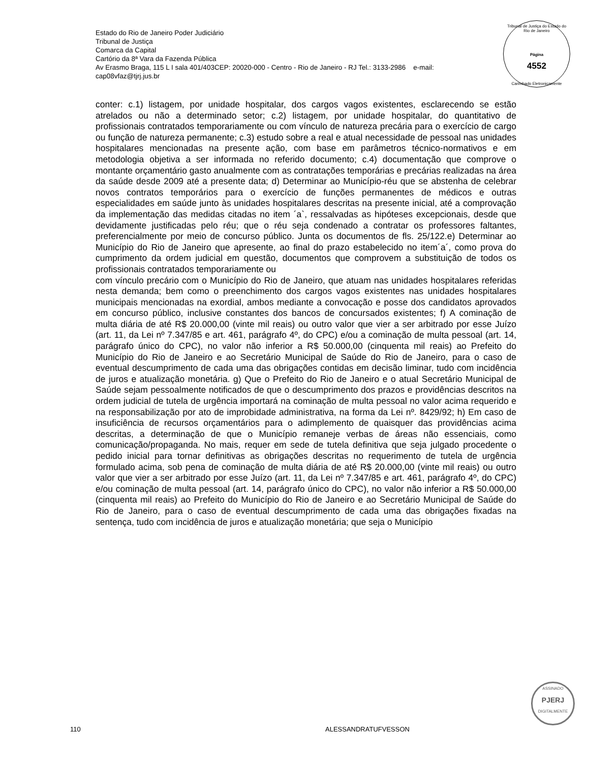Estado do Rio de Janeiro Poder Judiciário
Tribunal de Justiça
Comarca da Capital
Cartório da 8ª Vara da Fazenda Pública
Av Erasmo Braga, 115 L I sala 401/403CEP: 20020-000 - Centro - Rio de Janeiro - RJ Tel.: 3133-2986 e-mail:
cap08vfaz@tjrj.jus.br
Tribunal de Justiça do Estado do Rio de Janeiro
Página
4552
Carimbado Eletronicamente
conter: c.1) listagem, por unidade hospitalar, dos cargos vagos existentes, esclarecendo se estão atrelados ou não a determinado setor; c.2) listagem, por unidade hospitalar, do quantitativo de profissionais contratados temporariamente ou com vínculo de natureza precária para o exercício de cargo ou função de natureza permanente; c.3) estudo sobre a real e atual necessidade de pessoal nas unidades hospitalares mencionadas na presente ação, com base em parâmetros técnico-normativos e em metodologia objetiva a ser informada no referido documento; c.4) documentação que comprove o montante orçamentário gasto anualmente com as contratações temporárias e precárias realizadas na área da saúde desde 2009 até a presente data; d) Determinar ao Município-réu que se abstenha de celebrar novos contratos temporários para o exercício de funções permanentes de médicos e outras especialidades em saúde junto às unidades hospitalares descritas na presente inicial, até a comprovação da implementação das medidas citadas no item ´a`, ressalvadas as hipóteses excepcionais, desde que devidamente justificadas pelo réu; que o réu seja condenado a contratar os professores faltantes, preferencialmente por meio de concurso público. Junta os documentos de fls. 25/122.e) Determinar ao Município do Rio de Janeiro que apresente, ao final do prazo estabelecido no item´a´, como prova do cumprimento da ordem judicial em questão, documentos que comprovem a substituição de todos os profissionais contratados temporariamente ou
com vínculo precário com o Município do Rio de Janeiro, que atuam nas unidades hospitalares referidas nesta demanda; bem como o preenchimento dos cargos vagos existentes nas unidades hospitalares municipais mencionadas na exordial, ambos mediante a convocação e posse dos candidatos aprovados em concurso público, inclusive constantes dos bancos de concursados existentes; f) A cominação de multa diária de até R$ 20.000,00 (vinte mil reais) ou outro valor que vier a ser arbitrado por esse Juízo (art. 11, da Lei nº 7.347/85 e art. 461, parágrafo 4º, do CPC) e/ou a cominação de multa pessoal (art. 14, parágrafo único do CPC), no valor não inferior a R$ 50.000,00 (cinquenta mil reais) ao Prefeito do Município do Rio de Janeiro e ao Secretário Municipal de Saúde do Rio de Janeiro, para o caso de eventual descumprimento de cada uma das obrigações contidas em decisão liminar, tudo com incidência de juros e atualização monetária. g) Que o Prefeito do Rio de Janeiro e o atual Secretário Municipal de Saúde sejam pessoalmente notificados de que o descumprimento dos prazos e providências descritos na ordem judicial de tutela de urgência importará na cominação de multa pessoal no valor acima requerido e na responsabilização por ato de improbidade administrativa, na forma da Lei nº. 8429/92; h) Em caso de insuficiência de recursos orçamentários para o adimplemento de quaisquer das providências acima descritas, a determinação de que o Município remaneje verbas de áreas não essenciais, como comunicação/propaganda. No mais, requer em sede de tutela definitiva que seja julgado procedente o pedido inicial para tornar definitivas as obrigações descritas no requerimento de tutela de urgência formulado acima, sob pena de cominação de multa diária de até R$ 20.000,00 (vinte mil reais) ou outro valor que vier a ser arbitrado por esse Juízo (art. 11, da Lei nº 7.347/85 e art. 461, parágrafo 4º, do CPC) e/ou cominação de multa pessoal (art. 14, parágrafo único do CPC), no valor não inferior a R$ 50.000,00 (cinquenta mil reais) ao Prefeito do Município do Rio de Janeiro e ao Secretário Municipal de Saúde do Rio de Janeiro, para o caso de eventual descumprimento de cada uma das obrigações fixadas na sentença, tudo com incidência de juros e atualização monetária; que seja o Município
ASSINADO
PJERJ
DIGITALMENTE
110 ALESSANDRATUFVESSON